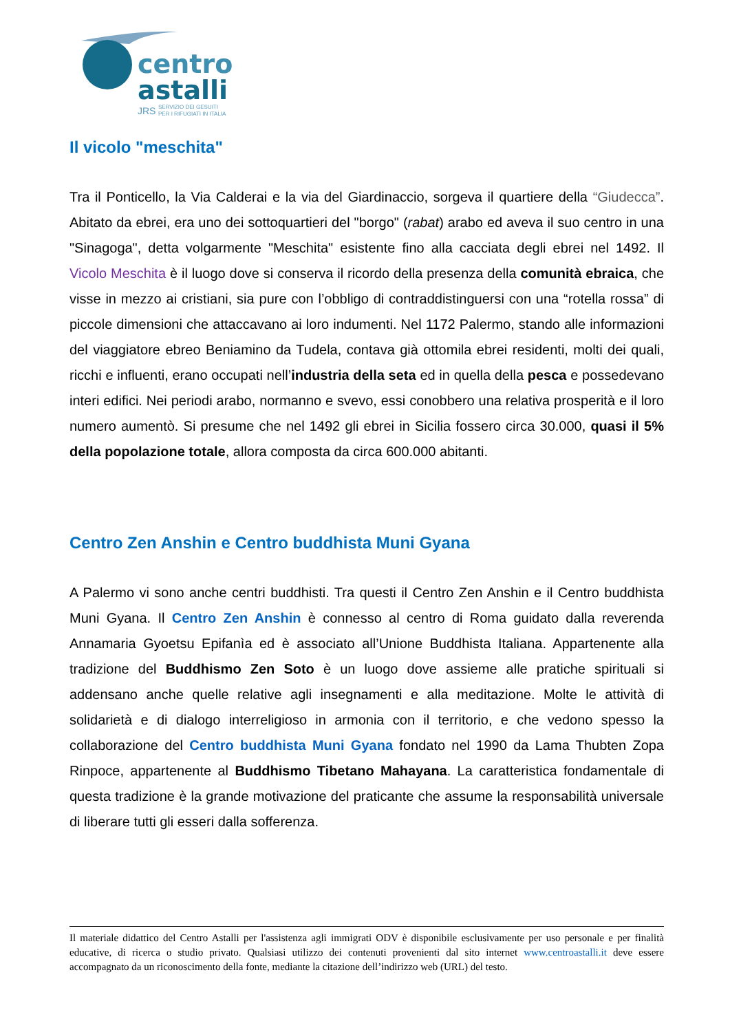centro
astalli
JRS
SERVIZIO DEI GESUITI
PER I RIFUGIATI IN ITALIA
Il vicolo "meschita"
Tra il Ponticello, la Via Calderai e la via del Giardinaccio, sorgeva il quartiere della “Giudecca”. Abitato da ebrei, era uno dei sottoquartieri del "borgo" (rabat) arabo ed aveva il suo centro in una "Sinagoga", detta volgarmente "Meschita" esistente fino alla cacciata degli ebrei nel 1492. Il Vicolo Meschita è il luogo dove si conserva il ricordo della presenza della comunità ebraica, che visse in mezzo ai cristiani, sia pure con l’obbligo di contraddistinguersi con una “rotella rossa” di piccole dimensioni che attaccavano ai loro indumenti. Nel 1172 Palermo, stando alle informazioni del viaggiatore ebreo Beniamino da Tudela, contava già ottomila ebrei residenti, molti dei quali, ricchi e influenti, erano occupati nell’industria della seta ed in quella della pesca e possedevano interi edifici. Nei periodi arabo, normanno e svevo, essi conobbero una relativa prosperità e il loro numero aumentò. Si presume che nel 1492 gli ebrei in Sicilia fossero circa 30.000, quasi il 5% della popolazione totale, allora composta da circa 600.000 abitanti.
Centro Zen Anshin e Centro buddhista Muni Gyana
A Palermo vi sono anche centri buddhisti. Tra questi il Centro Zen Anshin e il Centro buddhista Muni Gyana. Il Centro Zen Anshin è connesso al centro di Roma guidato dalla reverenda Annamaria Gyoetsu Epifanìa ed è associato all’Unione Buddhista Italiana. Appartenente alla tradizione del Buddhismo Zen Soto è un luogo dove assieme alle pratiche spirituali si addensano anche quelle relative agli insegnamenti e alla meditazione. Molte le attività di solidarietà e di dialogo interreligioso in armonia con il territorio, e che vedono spesso la collaborazione del Centro buddhista Muni Gyana fondato nel 1990 da Lama Thubten Zopa Rinpoce, appartenente al Buddhismo Tibetano Mahayana. La caratteristica fondamentale di questa tradizione è la grande motivazione del praticante che assume la responsabilità universale di liberare tutti gli esseri dalla sofferenza.
Il materiale didattico del Centro Astalli per l'assistenza agli immigrati ODV è disponibile esclusivamente per uso personale e per finalità educative, di ricerca o studio privato. Qualsiasi utilizzo dei contenuti provenienti dal sito internet www.centroastalli.it deve essere accompagnato da un riconoscimento della fonte, mediante la citazione dell’indirizzo web (URL) del testo.